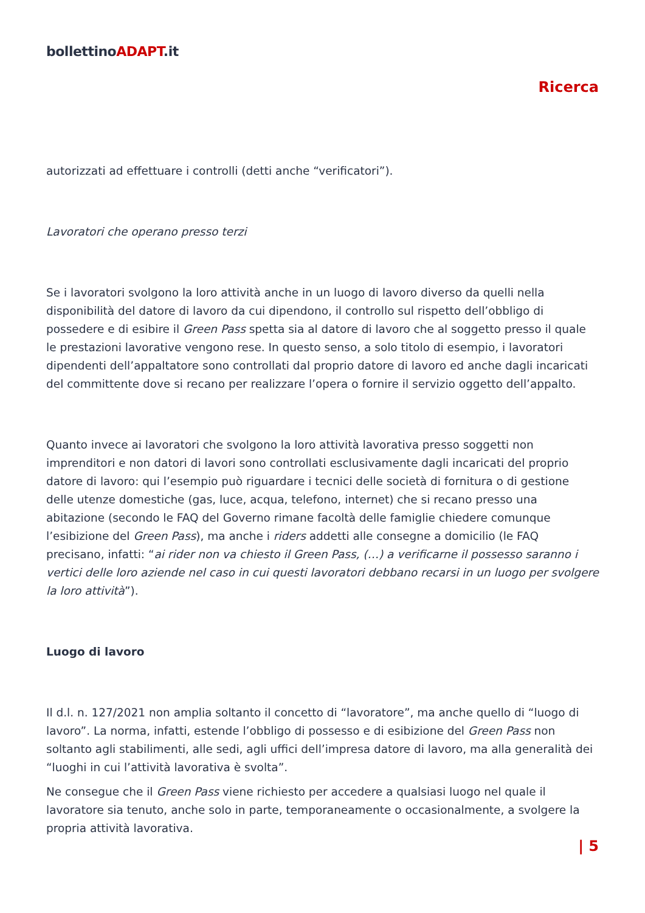bollettinoADAPT.it
Ricerca
autorizzati ad effettuare i controlli (detti anche “verificatori”).
Lavoratori che operano presso terzi
Se i lavoratori svolgono la loro attività anche in un luogo di lavoro diverso da quelli nella disponibilità del datore di lavoro da cui dipendono, il controllo sul rispetto dell’obbligo di possedere e di esibire il Green Pass spetta sia al datore di lavoro che al soggetto presso il quale le prestazioni lavorative vengono rese. In questo senso, a solo titolo di esempio, i lavoratori dipendenti dell’appaltatore sono controllati dal proprio datore di lavoro ed anche dagli incaricati del committente dove si recano per realizzare l’opera o fornire il servizio oggetto dell’appalto.
Quanto invece ai lavoratori che svolgono la loro attività lavorativa presso soggetti non imprenditori e non datori di lavori sono controllati esclusivamente dagli incaricati del proprio datore di lavoro: qui l’esempio può riguardare i tecnici delle società di fornitura o di gestione delle utenze domestiche (gas, luce, acqua, telefono, internet) che si recano presso una abitazione (secondo le FAQ del Governo rimane facoltà delle famiglie chiedere comunque l’esibizione del Green Pass), ma anche i riders addetti alle consegne a domicilio (le FAQ precisano, infatti: “ai rider non va chiesto il Green Pass, (…) a verificarne il possesso saranno i vertici delle loro aziende nel caso in cui questi lavoratori debbano recarsi in un luogo per svolgere la loro attività”).
Luogo di lavoro
Il d.l. n. 127/2021 non amplia soltanto il concetto di “lavoratore”, ma anche quello di “luogo di lavoro”. La norma, infatti, estende l’obbligo di possesso e di esibizione del Green Pass non soltanto agli stabilimenti, alle sedi, agli uffici dell’impresa datore di lavoro, ma alla generalità dei “luoghi in cui l’attività lavorativa è svolta”.
Ne consegue che il Green Pass viene richiesto per accedere a qualsiasi luogo nel quale il lavoratore sia tenuto, anche solo in parte, temporaneamente o occasionalmente, a svolgere la propria attività lavorativa.
| 5